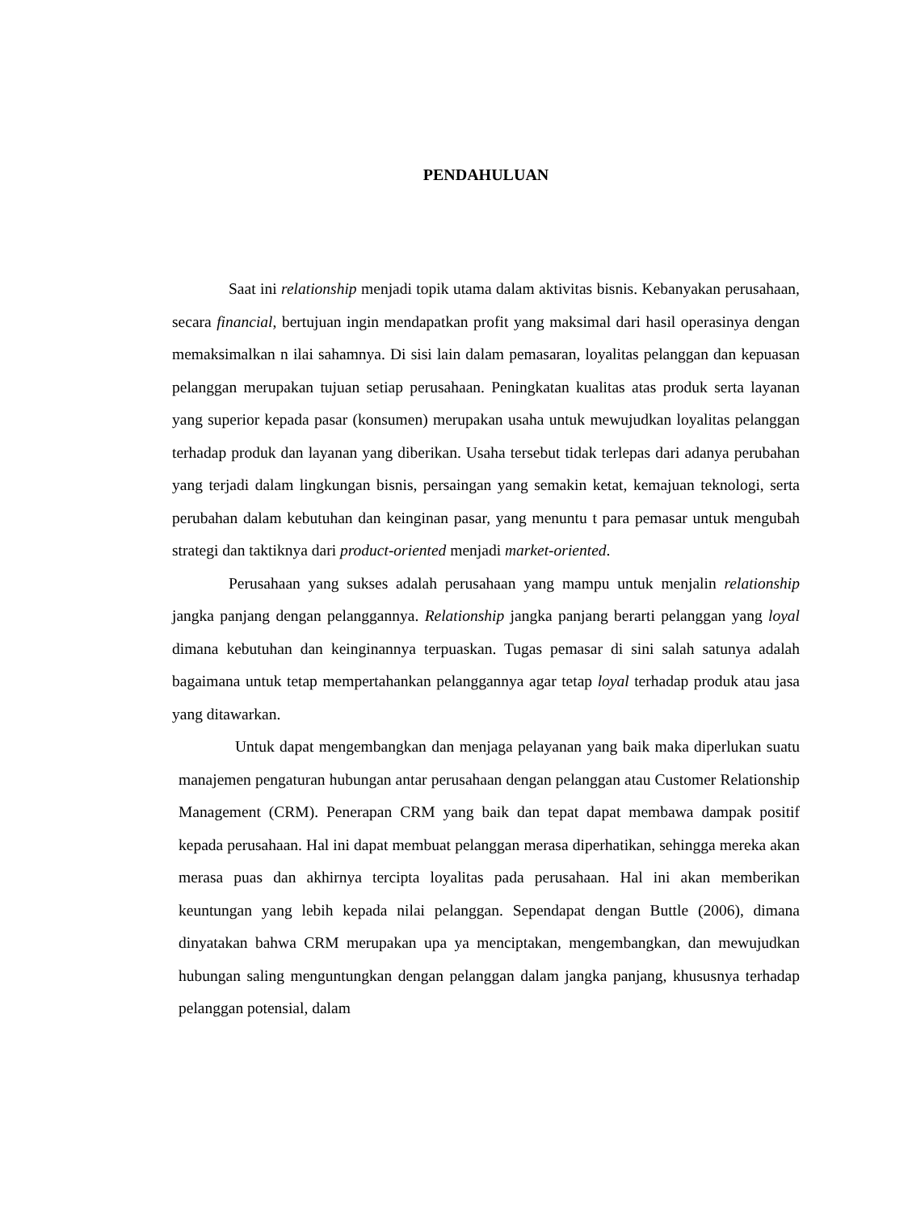PENDAHULUAN
Saat ini relationship menjadi topik utama dalam aktivitas bisnis. Kebanyakan perusahaan, secara financial, bertujuan ingin mendapatkan profit yang maksimal dari hasil operasinya dengan memaksimalkan n ilai sahamnya. Di sisi lain dalam pemasaran, loyalitas pelanggan dan kepuasan pelanggan merupakan tujuan setiap perusahaan. Peningkatan kualitas atas produk serta layanan yang superior kepada pasar (konsumen) merupakan usaha untuk mewujudkan loyalitas pelanggan terhadap produk dan layanan yang diberikan. Usaha tersebut tidak terlepas dari adanya perubahan yang terjadi dalam lingkungan bisnis, persaingan yang semakin ketat, kemajuan teknologi, serta perubahan dalam kebutuhan dan keinginan pasar, yang menuntu t para pemasar untuk mengubah strategi dan taktiknya dari product-oriented menjadi market-oriented.
Perusahaan yang sukses adalah perusahaan yang mampu untuk menjalin relationship jangka panjang dengan pelanggannya. Relationship jangka panjang berarti pelanggan yang loyal dimana kebutuhan dan keinginannya terpuaskan. Tugas pemasar di sini salah satunya adalah bagaimana untuk tetap mempertahankan pelanggannya agar tetap loyal terhadap produk atau jasa yang ditawarkan.
Untuk dapat mengembangkan dan menjaga pelayanan yang baik maka diperlukan suatu manajemen pengaturan hubungan antar perusahaan dengan pelanggan atau Customer Relationship Management (CRM). Penerapan CRM yang baik dan tepat dapat membawa dampak positif kepada perusahaan. Hal ini dapat membuat pelanggan merasa diperhatikan, sehingga mereka akan merasa puas dan akhirnya tercipta loyalitas pada perusahaan. Hal ini akan memberikan keuntungan yang lebih kepada nilai pelanggan. Sependapat dengan Buttle (2006), dimana dinyatakan bahwa CRM merupakan upa ya menciptakan, mengembangkan, dan mewujudkan hubungan saling menguntungkan dengan pelanggan dalam jangka panjang, khususnya terhadap pelanggan potensial, dalam